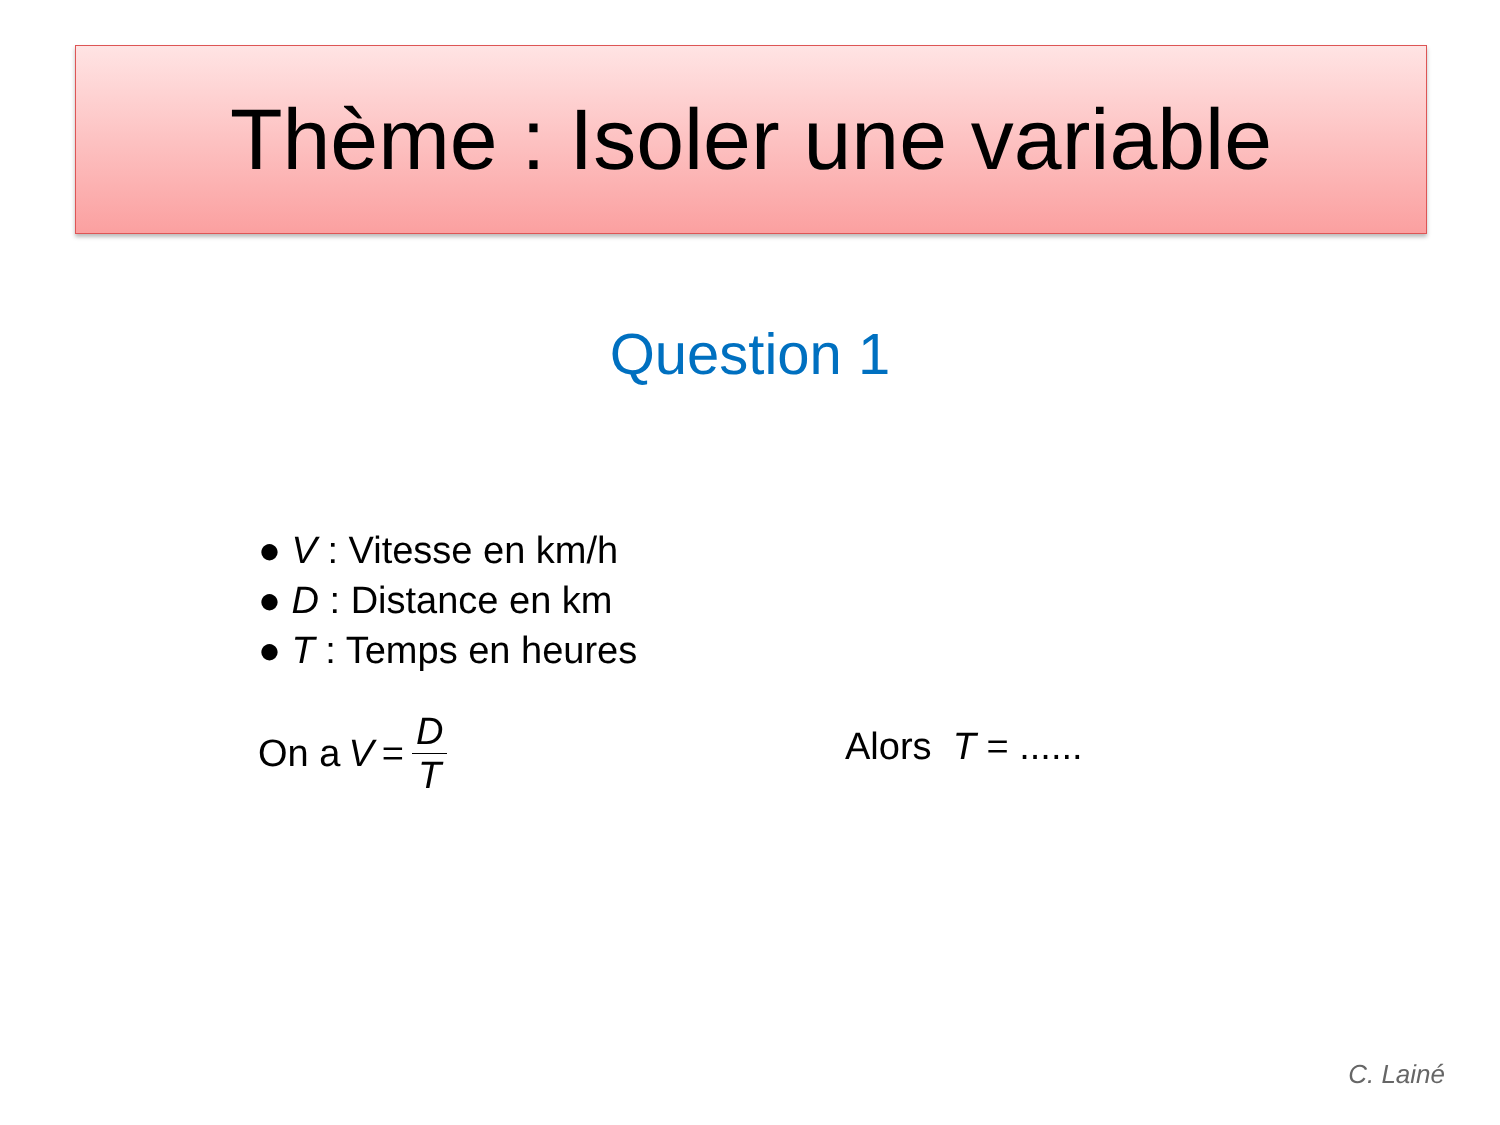Thème : Isoler une variable
Question 1
● V : Vitesse en km/h
● D : Distance en km
● T : Temps en heures
On a V = D T Alors T = ......
C. Lainé